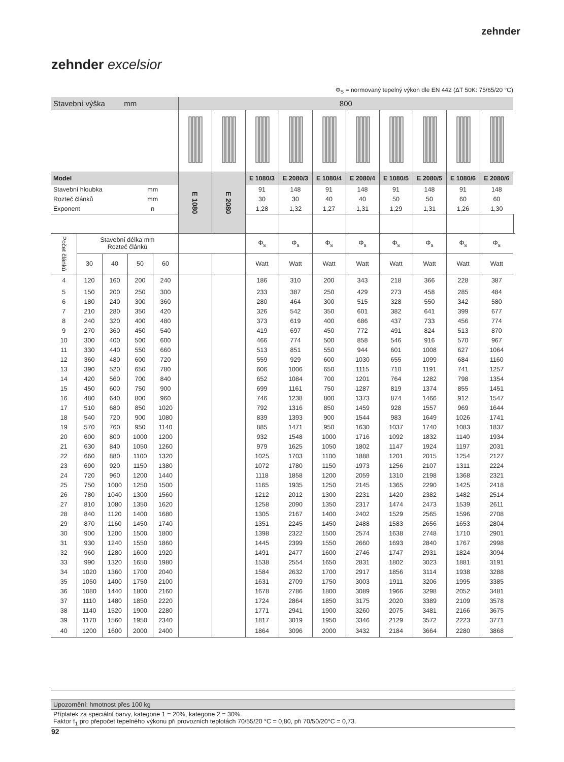zehnder
zehnder excelsior
Φ<sub>S</sub> = normovaný tepelný výkon dle EN 442 (ΔT 50K: 75/65/20 °C)
| Stavební výška mm | | | | | 800 | | | | | | | | | | |
| Model | | | | | E 1080 | E 2080 | E 1080/3 | E 2080/3 | E 1080/4 | E 2080/4 | E 1080/5 | E 2080/5 | E 1080/6 | E 2080/6 | |
| Stavební hloubka | | | mm | | | | 91 | 148 | 91 | 148 | 91 | 148 | 91 | 148 | |
| Rozteč článků | | | mm | | | | 30 | 30 | 40 | 40 | 50 | 50 | 60 | 60 | |
| Exponent | | | n | | | | 1,28 | 1,32 | 1,27 | 1,31 | 1,29 | 1,31 | 1,26 | 1,30 | |
| Počet článků | Stavební délka mm Rozteč článků | | | | | | Φ<sub>s</sub> | Φ<sub>s</sub> | Φ<sub>s</sub> | Φ<sub>s</sub> | Φ<sub>s</sub> | Φ<sub>s</sub> | Φ<sub>s</sub> | Φ<sub>s</sub> | |
| | 30 | 40 | 50 | 60 | | | Watt | Watt | Watt | Watt | Watt | Watt | Watt | Watt | |
| 4 | 120 | 160 | 200 | 240 | | | 186 | 310 | 200 | 343 | 218 | 366 | 228 | 387 | |
| 5 | 150 | 200 | 250 | 300 | | | 233 | 387 | 250 | 429 | 273 | 458 | 285 | 484 | |
| 6 | 180 | 240 | 300 | 360 | | | 280 | 464 | 300 | 515 | 328 | 550 | 342 | 580 | |
| 7 | 210 | 280 | 350 | 420 | | | 326 | 542 | 350 | 601 | 382 | 641 | 399 | 677 | |
| 8 | 240 | 320 | 400 | 480 | | | 373 | 619 | 400 | 686 | 437 | 733 | 456 | 774 | |
| 9 | 270 | 360 | 450 | 540 | | | 419 | 697 | 450 | 772 | 491 | 824 | 513 | 870 | |
| 10 | 300 | 400 | 500 | 600 | | | 466 | 774 | 500 | 858 | 546 | 916 | 570 | 967 | |
| 11 | 330 | 440 | 550 | 660 | | | 513 | 851 | 550 | 944 | 601 | 1008 | 627 | 1064 | |
| 12 | 360 | 480 | 600 | 720 | | | 559 | 929 | 600 | 1030 | 655 | 1099 | 684 | 1160 | |
| 13 | 390 | 520 | 650 | 780 | | | 606 | 1006 | 650 | 1115 | 710 | 1191 | 741 | 1257 | |
| 14 | 420 | 560 | 700 | 840 | | | 652 | 1084 | 700 | 1201 | 764 | 1282 | 798 | 1354 | |
| 15 | 450 | 600 | 750 | 900 | | | 699 | 1161 | 750 | 1287 | 819 | 1374 | 855 | 1451 | |
| 16 | 480 | 640 | 800 | 960 | | | 746 | 1238 | 800 | 1373 | 874 | 1466 | 912 | 1547 | |
| 17 | 510 | 680 | 850 | 1020 | | | 792 | 1316 | 850 | 1459 | 928 | 1557 | 969 | 1644 | |
| 18 | 540 | 720 | 900 | 1080 | | | 839 | 1393 | 900 | 1544 | 983 | 1649 | 1026 | 1741 | |
| 19 | 570 | 760 | 950 | 1140 | | | 885 | 1471 | 950 | 1630 | 1037 | 1740 | 1083 | 1837 | |
| 20 | 600 | 800 | 1000 | 1200 | | | 932 | 1548 | 1000 | 1716 | 1092 | 1832 | 1140 | 1934 | |
| 21 | 630 | 840 | 1050 | 1260 | | | 979 | 1625 | 1050 | 1802 | 1147 | 1924 | 1197 | 2031 | |
| 22 | 660 | 880 | 1100 | 1320 | | | 1025 | 1703 | 1100 | 1888 | 1201 | 2015 | 1254 | 2127 | |
| 23 | 690 | 920 | 1150 | 1380 | | | 1072 | 1780 | 1150 | 1973 | 1256 | 2107 | 1311 | 2224 | |
| 24 | 720 | 960 | 1200 | 1440 | | | 1118 | 1858 | 1200 | 2059 | 1310 | 2198 | 1368 | 2321 | |
| 25 | 750 | 1000 | 1250 | 1500 | | | 1165 | 1935 | 1250 | 2145 | 1365 | 2290 | 1425 | 2418 | |
| 26 | 780 | 1040 | 1300 | 1560 | | | 1212 | 2012 | 1300 | 2231 | 1420 | 2382 | 1482 | 2514 | |
| 27 | 810 | 1080 | 1350 | 1620 | | | 1258 | 2090 | 1350 | 2317 | 1474 | 2473 | 1539 | 2611 | |
| 28 | 840 | 1120 | 1400 | 1680 | | | 1305 | 2167 | 1400 | 2402 | 1529 | 2565 | 1596 | 2708 | |
| 29 | 870 | 1160 | 1450 | 1740 | | | 1351 | 2245 | 1450 | 2488 | 1583 | 2656 | 1653 | 2804 | |
| 30 | 900 | 1200 | 1500 | 1800 | | | 1398 | 2322 | 1500 | 2574 | 1638 | 2748 | 1710 | 2901 | |
| 31 | 930 | 1240 | 1550 | 1860 | | | 1445 | 2399 | 1550 | 2660 | 1693 | 2840 | 1767 | 2998 | |
| 32 | 960 | 1280 | 1600 | 1920 | | | 1491 | 2477 | 1600 | 2746 | 1747 | 2931 | 1824 | 3094 | |
| 33 | 990 | 1320 | 1650 | 1980 | | | 1538 | 2554 | 1650 | 2831 | 1802 | 3023 | 1881 | 3191 | |
| 34 | 1020 | 1360 | 1700 | 2040 | | | 1584 | 2632 | 1700 | 2917 | 1856 | 3114 | 1938 | 3288 | |
| 35 | 1050 | 1400 | 1750 | 2100 | | | 1631 | 2709 | 1750 | 3003 | 1911 | 3206 | 1995 | 3385 | |
| 36 | 1080 | 1440 | 1800 | 2160 | | | 1678 | 2786 | 1800 | 3089 | 1966 | 3298 | 2052 | 3481 | |
| 37 | 1110 | 1480 | 1850 | 2220 | | | 1724 | 2864 | 1850 | 3175 | 2020 | 3389 | 2109 | 3578 | |
| 38 | 1140 | 1520 | 1900 | 2280 | | | 1771 | 2941 | 1900 | 3260 | 2075 | 3481 | 2166 | 3675 | |
| 39 | 1170 | 1560 | 1950 | 2340 | | | 1817 | 3019 | 1950 | 3346 | 2129 | 3572 | 2223 | 3771 | |
| 40 | 1200 | 1600 | 2000 | 2400 | | | 1864 | 3096 | 2000 | 3432 | 2184 | 3664 | 2280 | 3868 | |
Upozornění: hmotnost přes 100 kg
Příplatek za speciální barvy, kategorie 1 = 20%, kategorie 2 = 30%.
Faktor f<sub>1</sub> pro přepočet tepelného výkonu při provozních teplotách 70/55/20 °C = 0,80, při 70/50/20°C = 0,73.
92